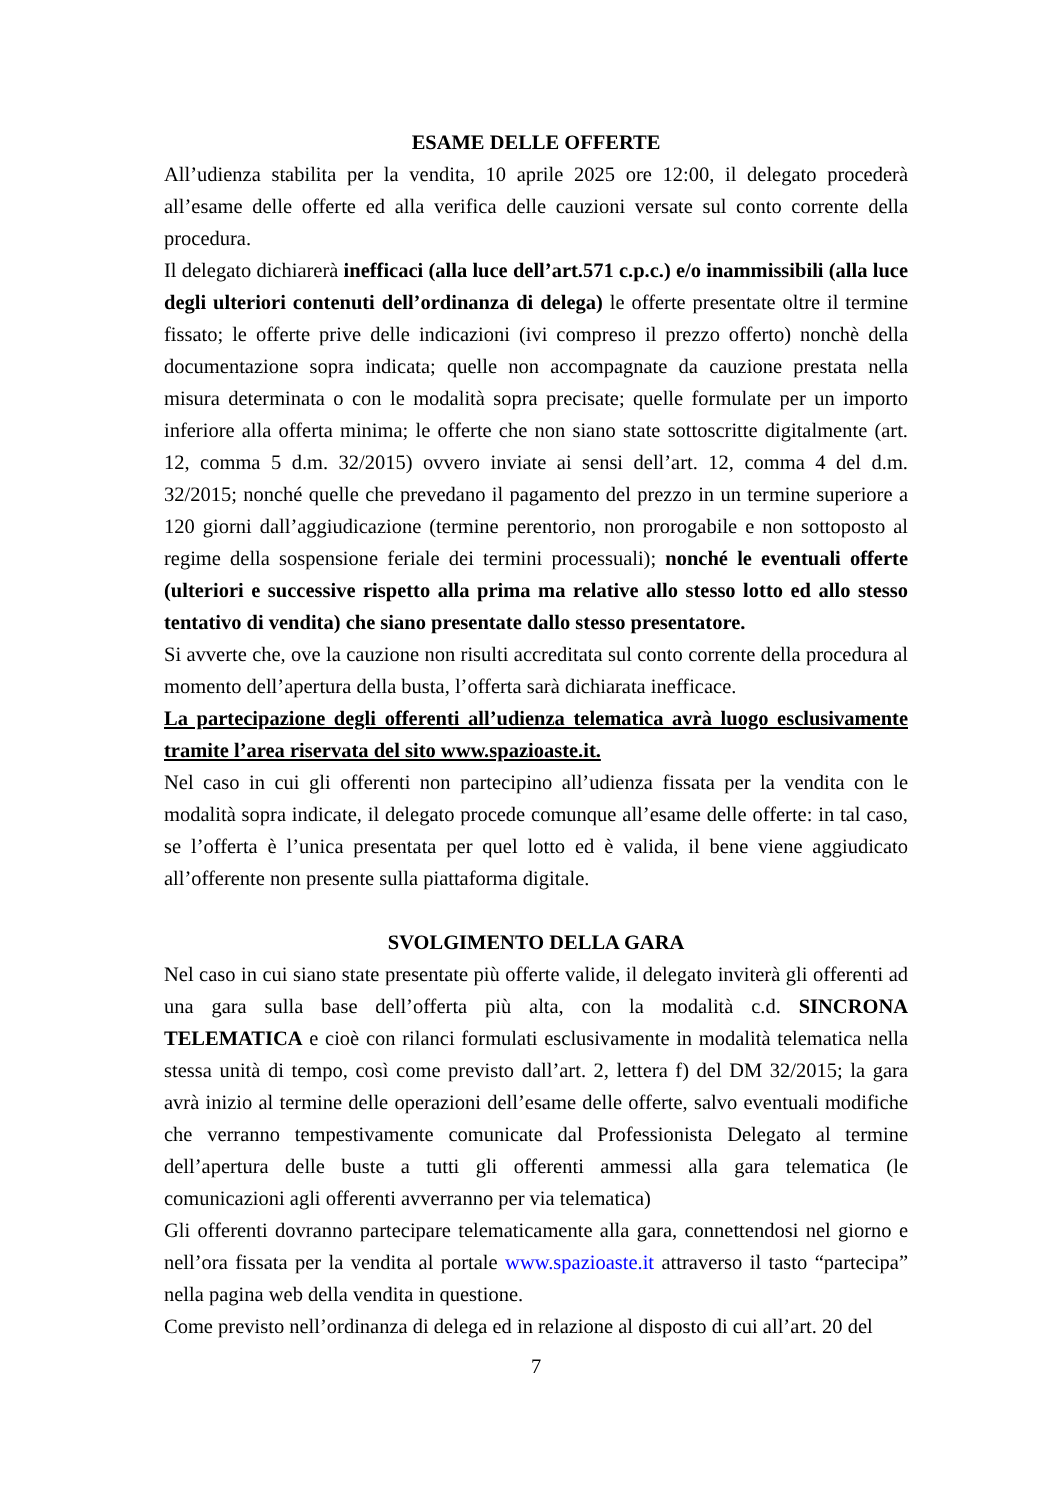ESAME DELLE OFFERTE
All’udienza stabilita per la vendita, 10 aprile 2025 ore 12:00, il delegato procederà all’esame delle offerte ed alla verifica delle cauzioni versate sul conto corrente della procedura.
Il delegato dichiarerà inefficaci (alla luce dell’art.571 c.p.c.) e/o inammissibili (alla luce degli ulteriori contenuti dell’ordinanza di delega) le offerte presentate oltre il termine fissato; le offerte prive delle indicazioni (ivi compreso il prezzo offerto) nonchè della documentazione sopra indicata; quelle non accompagnate da cauzione prestata nella misura determinata o con le modalità sopra precisate; quelle formulate per un importo inferiore alla offerta minima; le offerte che non siano state sottoscritte digitalmente (art. 12, comma 5 d.m. 32/2015) ovvero inviate ai sensi dell’art. 12, comma 4 del d.m. 32/2015; nonché quelle che prevedano il pagamento del prezzo in un termine superiore a 120 giorni dall’aggiudicazione (termine perentorio, non prorogabile e non sottoposto al regime della sospensione feriale dei termini processuali); nonché le eventuali offerte (ulteriori e successive rispetto alla prima ma relative allo stesso lotto ed allo stesso tentativo di vendita) che siano presentate dallo stesso presentatore.
Si avverte che, ove la cauzione non risulti accreditata sul conto corrente della procedura al momento dell’apertura della busta, l’offerta sarà dichiarata inefficace.
La partecipazione degli offerenti all’udienza telematica avrà luogo esclusivamente tramite l’area riservata del sito www.spazioaste.it.
Nel caso in cui gli offerenti non partecipino all’udienza fissata per la vendita con le modalità sopra indicate, il delegato procede comunque all’esame delle offerte: in tal caso, se l’offerta è l’unica presentata per quel lotto ed è valida, il bene viene aggiudicato all’offerente non presente sulla piattaforma digitale.
SVOLGIMENTO DELLA GARA
Nel caso in cui siano state presentate più offerte valide, il delegato inviterà gli offerenti ad una gara sulla base dell’offerta più alta, con la modalità c.d. SINCRONA TELEMATICA e cioè con rilanci formulati esclusivamente in modalità telematica nella stessa unità di tempo, così come previsto dall’art. 2, lettera f) del DM 32/2015; la gara avrà inizio al termine delle operazioni dell’esame delle offerte, salvo eventuali modifiche che verranno tempestivamente comunicate dal Professionista Delegato al termine dell’apertura delle buste a tutti gli offerenti ammessi alla gara telematica (le comunicazioni agli offerenti avverranno per via telematica)
Gli offerenti dovranno partecipare telematicamente alla gara, connettendosi nel giorno e nell’ora fissata per la vendita al portale www.spazioaste.it attraverso il tasto “partecipa” nella pagina web della vendita in questione.
Come previsto nell’ordinanza di delega ed in relazione al disposto di cui all’art. 20 del
7